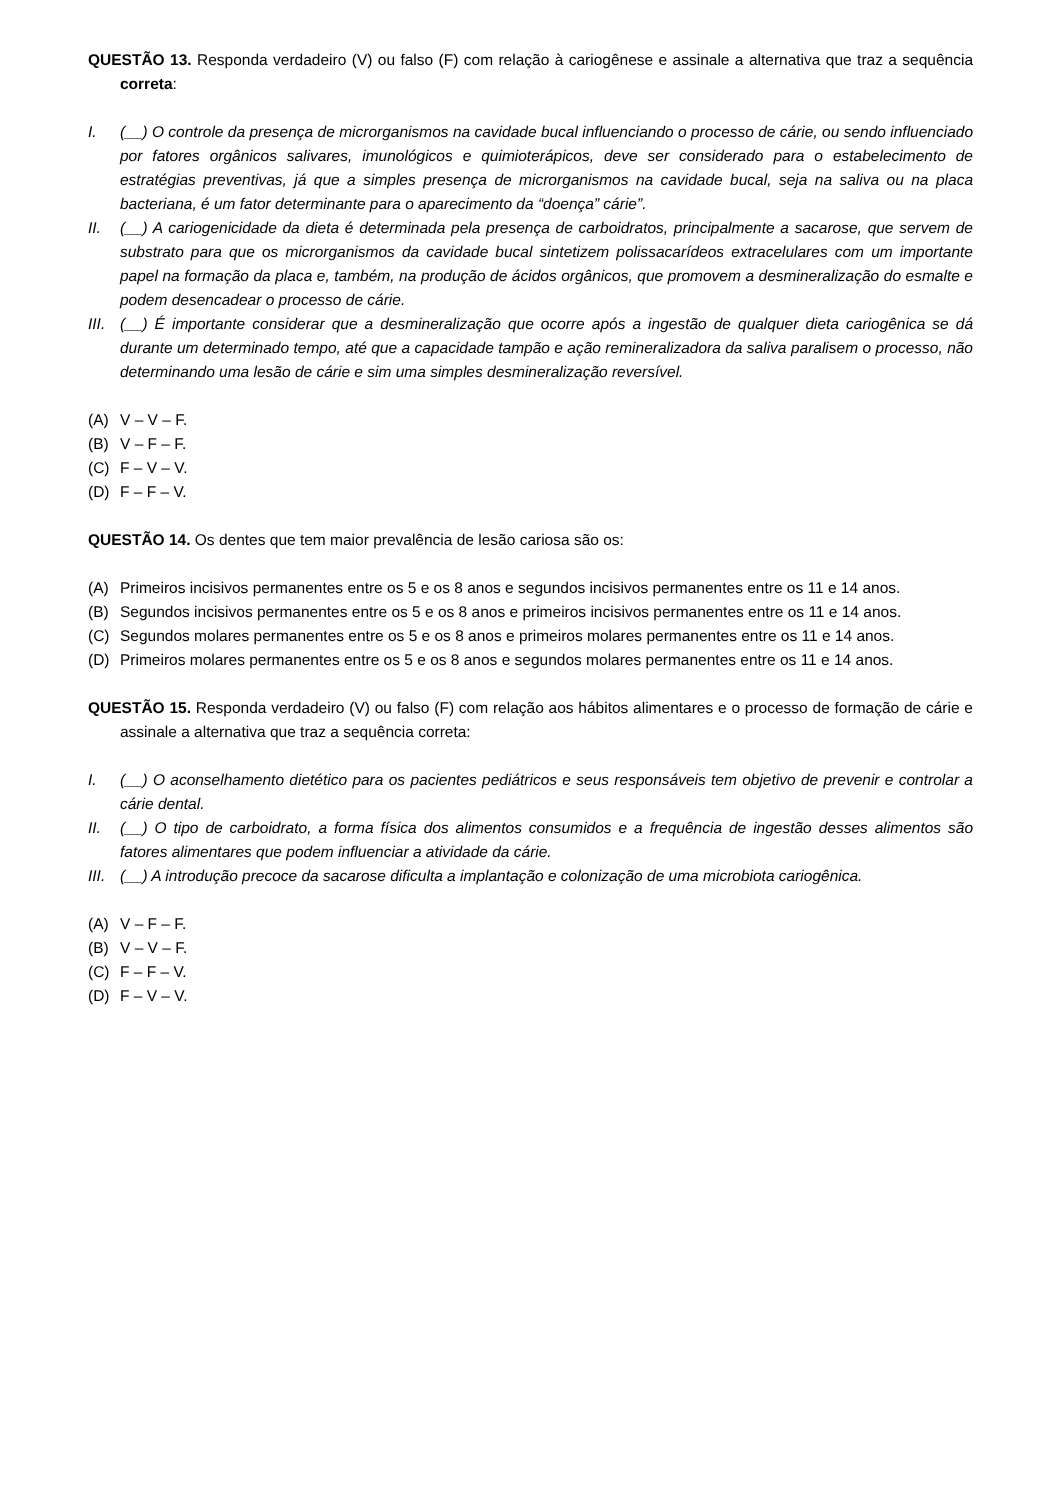QUESTÃO 13. Responda verdadeiro (V) ou falso (F) com relação à cariogênese e assinale a alternativa que traz a sequência correta:
I. (__) O controle da presença de microrganismos na cavidade bucal influenciando o processo de cárie, ou sendo influenciado por fatores orgânicos salivares, imunológicos e quimioterápicos, deve ser considerado para o estabelecimento de estratégias preventivas, já que a simples presença de microrganismos na cavidade bucal, seja na saliva ou na placa bacteriana, é um fator determinante para o aparecimento da “doença” cárie”.
II. (__) A cariogenicidade da dieta é determinada pela presença de carboidratos, principalmente a sacarose, que servem de substrato para que os microrganismos da cavidade bucal sintetizem polissacarídeos extracelulares com um importante papel na formação da placa e, também, na produção de ácidos orgânicos, que promovem a desmineralização do esmalte e podem desencadear o processo de cárie.
III. (__) É importante considerar que a desmineralização que ocorre após a ingestão de qualquer dieta cariogênica se dá durante um determinado tempo, até que a capacidade tampão e ação remineralizadora da saliva paralisem o processo, não determinando uma lesão de cárie e sim uma simples desmineralização reversível.
(A) V – V – F.
(B) V – F – F.
(C) F – V – V.
(D) F – F – V.
QUESTÃO 14. Os dentes que tem maior prevalência de lesão cariosa são os:
(A) Primeiros incisivos permanentes entre os 5 e os 8 anos e segundos incisivos permanentes entre os 11 e 14 anos.
(B) Segundos incisivos permanentes entre os 5 e os 8 anos e primeiros incisivos permanentes entre os 11 e 14 anos.
(C) Segundos molares permanentes entre os 5 e os 8 anos e primeiros molares permanentes entre os 11 e 14 anos.
(D) Primeiros molares permanentes entre os 5 e os 8 anos e segundos molares permanentes entre os 11 e 14 anos.
QUESTÃO 15. Responda verdadeiro (V) ou falso (F) com relação aos hábitos alimentares e o processo de formação de cárie e assinale a alternativa que traz a sequência correta:
I. (__) O aconselhamento dietético para os pacientes pediátricos e seus responsáveis tem objetivo de prevenir e controlar a cárie dental.
II. (__) O tipo de carboidrato, a forma física dos alimentos consumidos e a frequência de ingestão desses alimentos são fatores alimentares que podem influenciar a atividade da cárie.
III. (__) A introdução precoce da sacarose dificulta a implantação e colonização de uma microbiota cariogênica.
(A) V – F – F.
(B) V – V – F.
(C) F – F – V.
(D) F – V – V.